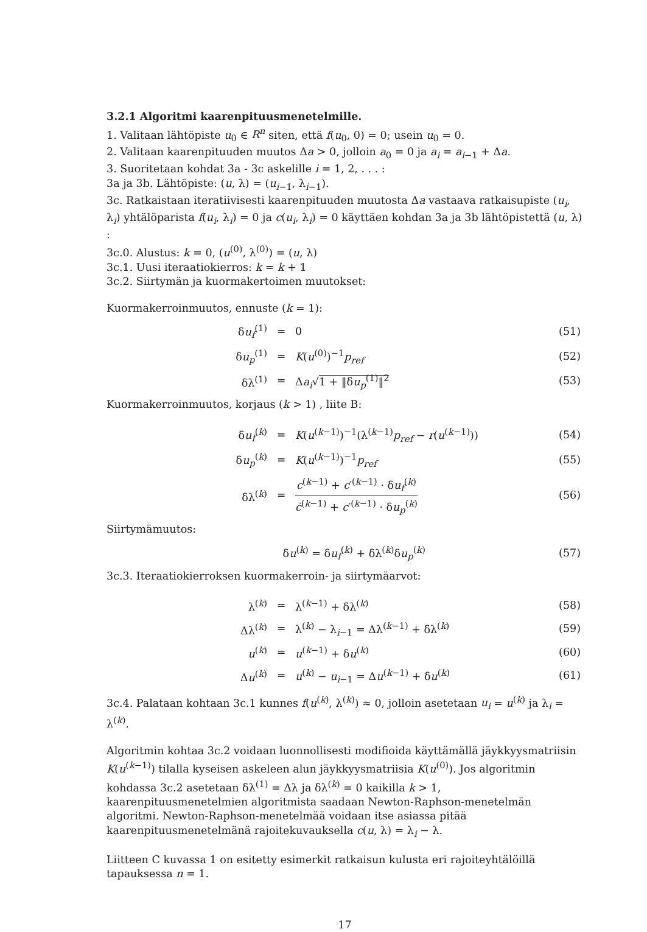3.2.1 Algoritmi kaarenpituusmenetelmille.
1. Valitaan lähtöpiste u<sub>0</sub> ∈ R<sup>n</sup> siten, että f(u<sub>0</sub>, 0) = 0; usein u<sub>0</sub> = 0.
2. Valitaan kaarenpituuden muutos Δa > 0, jolloin a<sub>0</sub> = 0 ja a<sub>i</sub> = a<sub>i−1</sub> + Δa.
3. Suoritetaan kohdat 3a - 3c askelille i = 1, 2, . . . :
3a ja 3b. Lähtöpiste: (u, λ) = (u<sub>i−1</sub>, λ<sub>i−1</sub>).
3c. Ratkaistaan iteratiivisesti kaarenpituuden muutosta Δa vastaava ratkaisupiste (u<sub>i</sub>, λ<sub>i</sub>) yhtälöparista f(u<sub>i</sub>, λ<sub>i</sub>) = 0 ja c(u<sub>i</sub>, λ<sub>i</sub>) = 0 käyttäen kohdan 3a ja 3b lähtöpistettä (u, λ) :
3c.0. Alustus: k = 0, (u<sup>(0)</sup>, λ<sup>(0)</sup>) = (u, λ)
3c.1. Uusi iteraatiokierros: k = k + 1
3c.2. Siirtymän ja kuormakertoimen muutokset:
Kuormakerroinmuutos, ennuste (k = 1):
| δ u<sub>f</sub><sup>(1)</sup> | = | 0 | (51) |
| δ u<sub>p</sub><sup>(1)</sup> | = | K ( u<sup>(0)</sup>)<sup>−1</sup> p<sub>ref</sub> | (52) |
| δλ<sup>(1)</sup> | = | Δ a<sub>i</sub> √ 1 + ‖δ u<sub>p</sub><sup>(1)</sup>‖<sup>2</sup> | (53) |
Kuormakerroinmuutos, korjaus (k > 1) , liite B:
| δ u<sub>f</sub><sup>(k)</sup> | = | K ( u<sup>(k−1)</sup>)<sup>−1</sup>(λ<sup>(k−1)</sup> p<sub>ref</sub> − r ( u<sup>(k−1)</sup>)) | (54) |
| δ u<sub>p</sub><sup>(k)</sup> | = | K ( u<sup>(k−1)</sup>)<sup>−1</sup> p<sub>ref</sub> | (55) |
| δλ<sup>(k)</sup> | = | c<sup>(k−1)</sup> + c ′<sup>(k−1)</sup> · δ u<sub>f</sub><sup>(k)</sup> ċ<sup>(k−1)</sup> + c ′<sup>(k−1)</sup> · δ u<sub>p</sub><sup>(k)</sup> | (56) |
Siirtymämuutos:
| δ u<sup>(k)</sup> = δ u<sub>f</sub><sup>(k)</sup> + δλ<sup>(k)</sup>δ u<sub>p</sub><sup>(k)</sup> | (57) |
3c.3. Iteraatiokierroksen kuormakerroin- ja siirtymäarvot:
| λ<sup>(k)</sup> | = | λ<sup>(k−1)</sup> + δλ<sup>(k)</sup> | (58) |
| Δλ<sup>(k)</sup> | = | λ<sup>(k)</sup> − λ<sub>i−1</sub> = Δλ<sup>(k−1)</sup> + δλ<sup>(k)</sup> | (59) |
| u<sup>(k)</sup> | = | u<sup>(k−1)</sup> + δ u<sup>(k)</sup> | (60) |
| Δ u<sup>(k)</sup> | = | u<sup>(k)</sup> − u<sub>i−1</sub> = Δ u<sup>(k−1)</sup> + δ u<sup>(k)</sup> | (61) |
3c.4. Palataan kohtaan 3c.1 kunnes f(u<sup>(k)</sup>, λ<sup>(k)</sup>) ≈ 0, jolloin asetetaan u<sub>i</sub> = u<sup>(k)</sup> ja λ<sub>i</sub> = λ<sup>(k)</sup>.
Algoritmin kohtaa 3c.2 voidaan luonnollisesti modifioida käyttämällä jäykkyysmatriisin K(u<sup>(k−1)</sup>) tilalla kyseisen askeleen alun jäykkyysmatriisia K(u<sup>(0)</sup>). Jos algoritmin kohdassa 3c.2 asetetaan δλ<sup>(1)</sup> = Δλ ja δλ<sup>(k)</sup> = 0 kaikilla k > 1, kaarenpituusmenetelmien algoritmista saadaan Newton-Raphson-menetelmän algoritmi. Newton-Raphson-menetelmää voidaan itse asiassa pitää kaarenpituusmenetelmänä rajoitekuvauksella c(u, λ) = λ<sub>i</sub> − λ.
Liitteen C kuvassa 1 on esitetty esimerkit ratkaisun kulusta eri rajoiteyhtälöillä tapauksessa n = 1.
17